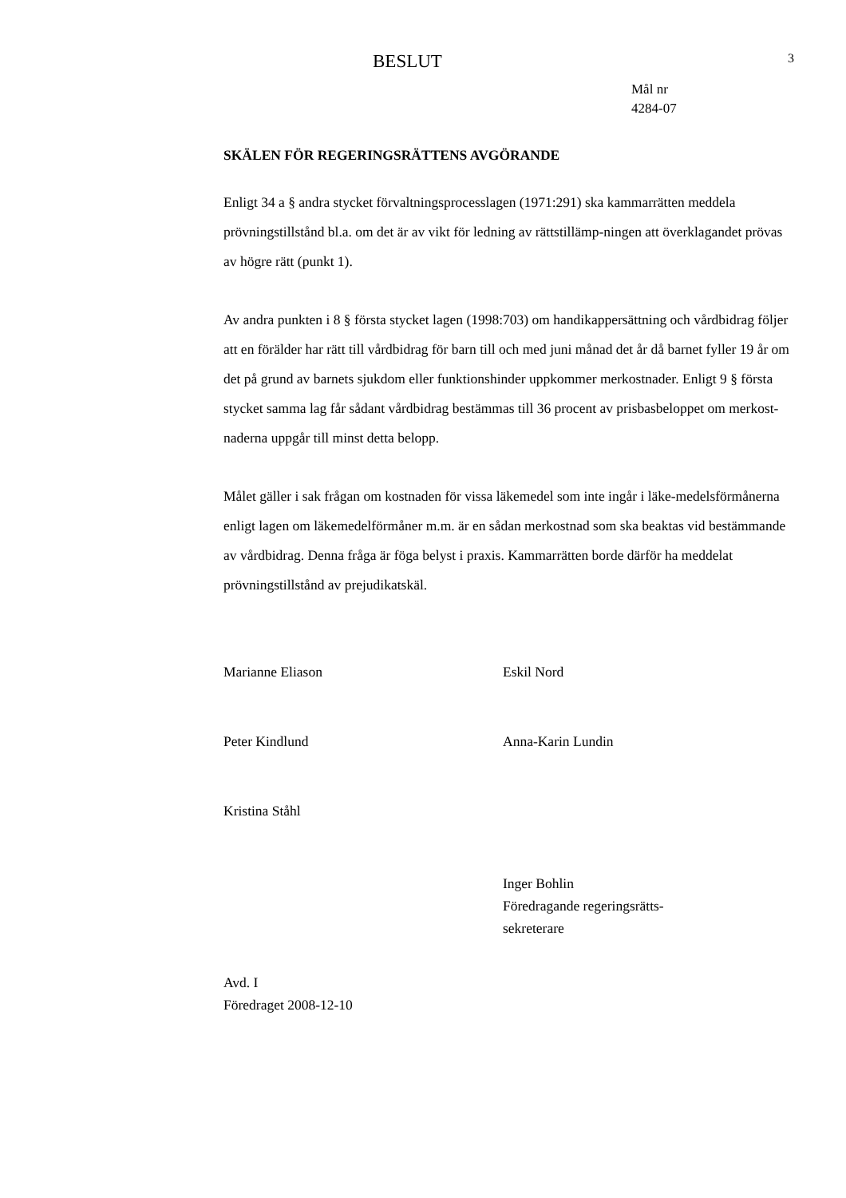BESLUT
3
Mål nr
4284-07
SKÄLEN FÖR REGERINGSRÄTTENS AVGÖRANDE
Enligt 34 a § andra stycket förvaltningsprocesslagen (1971:291) ska kammarrätten meddela prövningstillstånd bl.a. om det är av vikt för ledning av rättstillämp-ningen att överklagandet prövas av högre rätt (punkt 1).
Av andra punkten i 8 § första stycket lagen (1998:703) om handikappersättning och vårdbidrag följer att en förälder har rätt till vårdbidrag för barn till och med juni månad det år då barnet fyller 19 år om det på grund av barnets sjukdom eller funktionshinder uppkommer merkostnader. Enligt 9 § första stycket samma lag får sådant vårdbidrag bestämmas till 36 procent av prisbasbeloppet om merkost-naderna uppgår till minst detta belopp.
Målet gäller i sak frågan om kostnaden för vissa läkemedel som inte ingår i läke-medelsförmånerna enligt lagen om läkemedelförmåner m.m. är en sådan merkostnad som ska beaktas vid bestämmande av vårdbidrag. Denna fråga är föga belyst i praxis. Kammarrätten borde därför ha meddelat prövningstillstånd av prejudikatskäl.
Marianne Eliason Eskil Nord
Peter Kindlund Anna-Karin Lundin
Kristina Ståhl
Inger Bohlin
Föredragande regeringsrätts-
sekreterare
Avd. I
Föredraget 2008-12-10